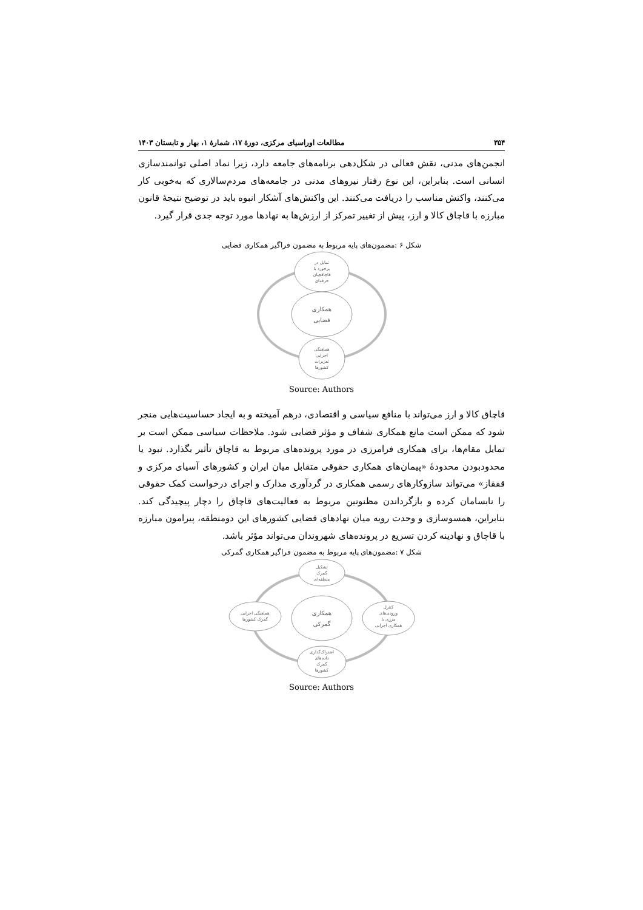۳۵۴ مطالعات اوراسیای مرکزی، دورۀ ۱۷، شمارۀ ۱، بهار و تابستان ۱۴۰۳
انجمن‌های مدنی، نقش فعالی در شکل‌دهی برنامه‌های جامعه دارد، زیرا نماد اصلی توانمندسازی انسانی است. بنابراین، این نوع رفتار نیروهای مدنی در جامعه‌های مردم‌سالاری که به‌خوبی کار می‌کنند، واکنش مناسب را دریافت می‌کنند. این واکنش‌های آشکار انبوه باید در توضیح نتیجۀ قانون مبارزه با قاچاق کالا و ارز، پیش از تغییر تمرکز از ارزش‌ها به نهادها مورد توجه جدی قرار گیرد.
شکل ۶ :مضمون‌های پایه مربوط به مضمون فراگیر همکاری قضایی
تمایل در
برخورد با
قاچاقچیان
حرفه‌ای
همکاری
قضایی
هماهنگی
اجرایی
تعزیرات
کشورها
Source: Authors
قاچاق کالا و ارز می‌تواند با منافع سیاسی و اقتصادی، درهم آمیخته و به ایجاد حساسیت‌هایی منجر شود که ممکن است مانع همکاری شفاف و مؤثر قضایی شود. ملاحظات سیاسی ممکن است بر تمایل مقام‌ها، برای همکاری فرامرزی در مورد پرونده‌های مربوط به قاچاق تأثیر بگذارد. نبود یا محدودبودن محدودۀ «پیمان‌های همکاری حقوقی متقابل میان ایران و کشورهای آسیای مرکزی و قفقاز» می‌تواند سازوکارهای رسمی همکاری در گردآوری مدارک و اجرای درخواست کمک حقوقی را نابسامان کرده و بازگرداندن مظنونین مربوط به فعالیت‌های قاچاق را دچار پیچیدگی کند. بنابراین، همسوسازی و وحدت رویه میان نهادهای قضایی کشورهای این دومنطقه، پیرامون مبارزه با قاچاق و نهادینه کردن تسریع در پرونده‌های شهروندان می‌تواند مؤثر باشد.
شکل ۷ :مضمون‌های پایه مربوط به مضمون فراگیر همکاری گمرکی
تشکیل
گمرک
منطقه‌ای
همکاری
گمرکی
هماهنگی اجرایی
گمرک کشورها
کنترل
ورودی‌های
مرزی با
همکاری اجرایی
اشتراک‌گذاری
داده‌های
گمرک
کشورها
Source: Authors